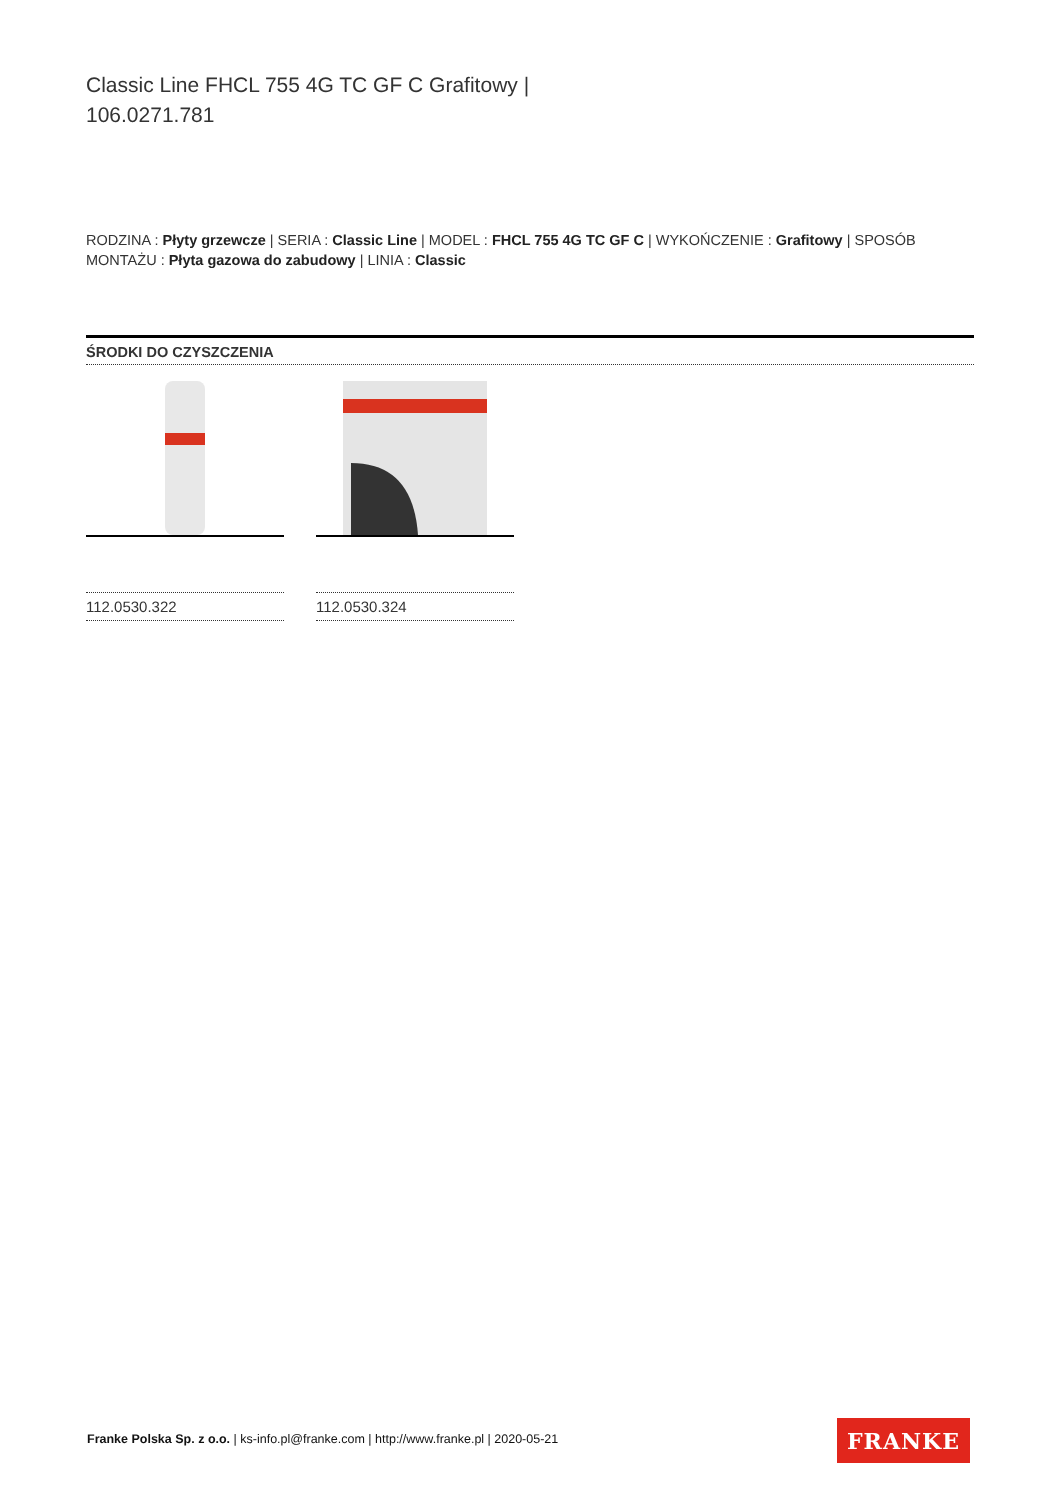Classic Line FHCL 755 4G TC GF C Grafitowy |
106.0271.781
RODZINA : Płyty grzewcze | SERIA : Classic Line | MODEL : FHCL 755 4G TC GF C | WYKOŃCZENIE : Grafitowy | SPOSÓB MONTAŻU : Płyta gazowa do zabudowy | LINIA : Classic
ŚRODKI DO CZYSZCZENIA
112.0530.322 112.0530.324
Franke Polska Sp. z o.o. | ks-info.pl@franke.com | http://www.franke.pl | 2020-05-21
FRANKE